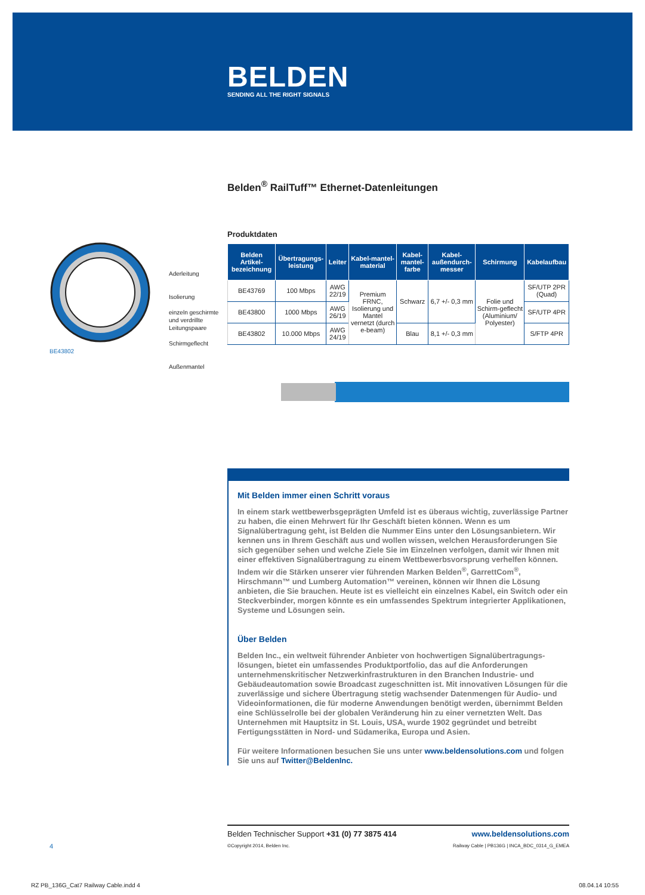BELDEN
SENDING ALL THE RIGHT SIGNALS
Belden<sup>®</sup> RailTuff™ Ethernet-Datenleitungen
Produktdaten
| Belden Artikel-bezeichnung | Übertragungs-leistung | Leiter | Kabel-mantel-material | Kabel-mantel-farbe | Kabel-außendurch-messer | Schirmung | Kabelaufbau |
| --- | --- | --- | --- | --- | --- | --- | --- |
| BE43769 | 100 Mbps | AWG 22/19 | Premium FRNC, Isolierung und Mantel vernetzt (durch e-beam) | Schwarz | 6,7 +/- 0,3 mm | Folie und Schirm-geflecht (Aluminium/ Polyester) | SF/UTP 2PR (Quad) |
| BE43800 | 1000 Mbps | AWG 26/19 | | | | | SF/UTP 4PR |
| BE43802 | 10.000 Mbps | AWG 24/19 | | Blau | 8,1 +/- 0,3 mm | | S/FTP 4PR |
BE43802
Aderleitung
Isolierung
einzeln geschirmte
und verdrillte
Leitungspaare
Schirmgeflecht
Außenmantel
Mit Belden immer einen Schritt voraus
In einem stark wettbewerbsgeprägten Umfeld ist es überaus wichtig, zuverlässige Partner zu haben, die einen Mehrwert für Ihr Geschäft bieten können. Wenn es um Signalübertragung geht, ist Belden die Nummer Eins unter den Lösungsanbietern. Wir kennen uns in Ihrem Geschäft aus und wollen wissen, welchen Herausforderungen Sie sich gegenüber sehen und welche Ziele Sie im Einzelnen verfolgen, damit wir Ihnen mit einer effektiven Signalübertragung zu einem Wettbewerbsvorsprung verhelfen können. Indem wir die Stärken unserer vier führenden Marken Belden<sup>®</sup>, GarrettCom<sup>®</sup>, Hirschmann™ und Lumberg Automation™ vereinen, können wir Ihnen die Lösung anbieten, die Sie brauchen. Heute ist es vielleicht ein einzelnes Kabel, ein Switch oder ein Steckverbinder, morgen könnte es ein umfassendes Spektrum integrierter Applikationen, Systeme und Lösungen sein.
Über Belden
Belden Inc., ein weltweit führender Anbieter von hochwertigen Signalübertragungs-lösungen, bietet ein umfassendes Produktportfolio, das auf die Anforderungen unternehmenskritischer Netzwerkinfrastrukturen in den Branchen Industrie- und Gebäudeautomation sowie Broadcast zugeschnitten ist. Mit innovativen Lösungen für die zuverlässige und sichere Übertragung stetig wachsender Datenmengen für Audio- und Videoinformationen, die für moderne Anwendungen benötigt werden, übernimmt Belden eine Schlüsselrolle bei der globalen Veränderung hin zu einer vernetzten Welt. Das Unternehmen mit Hauptsitz in St. Louis, USA, wurde 1902 gegründet und betreibt Fertigungsstätten in Nord- und Südamerika, Europa und Asien.
Für weitere Informationen besuchen Sie uns unter www.beldensolutions.com und folgen Sie uns auf Twitter@BeldenInc.
Belden Technischer Support +31 (0) 77 3875 414 www.beldensolutions.com
©Copyright 2014, Belden Inc. Railway Cable | PB136G | INCA_BDC_0314_G_EMEA
4
RZ PB_136G_Cat7 Railway Cable.indd 4
08.04.14 10:55